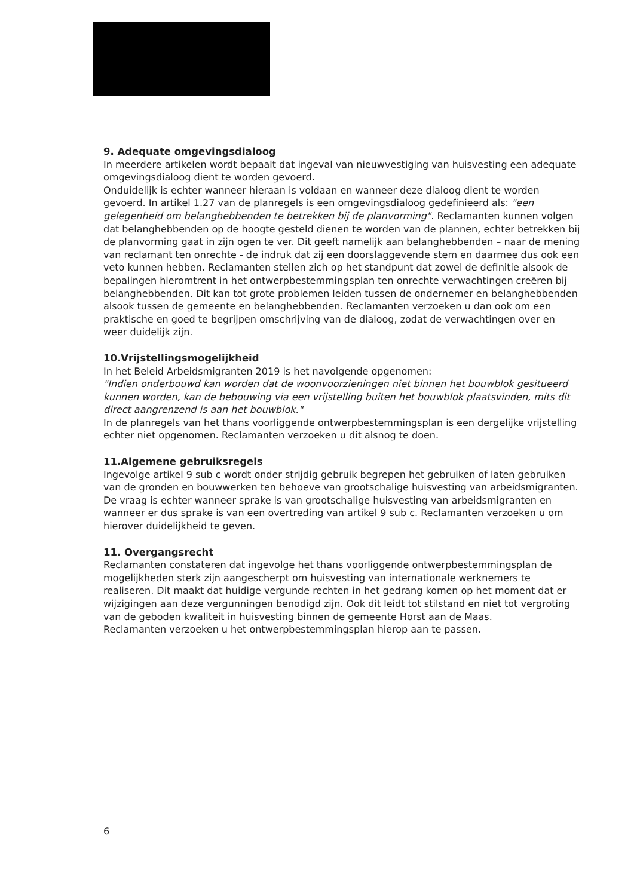9. Adequate omgevingsdialoog
In meerdere artikelen wordt bepaalt dat ingeval van nieuwvestiging van huisvesting een adequate omgevingsdialoog dient te worden gevoerd.
Onduidelijk is echter wanneer hieraan is voldaan en wanneer deze dialoog dient te worden gevoerd. In artikel 1.27 van de planregels is een omgevingsdialoog gedefinieerd als: "een gelegenheid om belanghebbenden te betrekken bij de planvorming". Reclamanten kunnen volgen dat belanghebbenden op de hoogte gesteld dienen te worden van de plannen, echter betrekken bij de planvorming gaat in zijn ogen te ver. Dit geeft namelijk aan belanghebbenden – naar de mening van reclamant ten onrechte - de indruk dat zij een doorslaggevende stem en daarmee dus ook een veto kunnen hebben. Reclamanten stellen zich op het standpunt dat zowel de definitie alsook de bepalingen hieromtrent in het ontwerpbestemmingsplan ten onrechte verwachtingen creëren bij belanghebbenden. Dit kan tot grote problemen leiden tussen de ondernemer en belanghebbenden alsook tussen de gemeente en belanghebbenden. Reclamanten verzoeken u dan ook om een praktische en goed te begrijpen omschrijving van de dialoog, zodat de verwachtingen over en weer duidelijk zijn.
10.Vrijstellingsmogelijkheid
In het Beleid Arbeidsmigranten 2019 is het navolgende opgenomen:
"Indien onderbouwd kan worden dat de woonvoorzieningen niet binnen het bouwblok gesitueerd kunnen worden, kan de bebouwing via een vrijstelling buiten het bouwblok plaatsvinden, mits dit direct aangrenzend is aan het bouwblok."
In de planregels van het thans voorliggende ontwerpbestemmingsplan is een dergelijke vrijstelling echter niet opgenomen. Reclamanten verzoeken u dit alsnog te doen.
11.Algemene gebruiksregels
Ingevolge artikel 9 sub c wordt onder strijdig gebruik begrepen het gebruiken of laten gebruiken van de gronden en bouwwerken ten behoeve van grootschalige huisvesting van arbeidsmigranten.
De vraag is echter wanneer sprake is van grootschalige huisvesting van arbeidsmigranten en wanneer er dus sprake is van een overtreding van artikel 9 sub c. Reclamanten verzoeken u om hierover duidelijkheid te geven.
11. Overgangsrecht
Reclamanten constateren dat ingevolge het thans voorliggende ontwerpbestemmingsplan de mogelijkheden sterk zijn aangescherpt om huisvesting van internationale werknemers te realiseren. Dit maakt dat huidige vergunde rechten in het gedrang komen op het moment dat er wijzigingen aan deze vergunningen benodigd zijn. Ook dit leidt tot stilstand en niet tot vergroting van de geboden kwaliteit in huisvesting binnen de gemeente Horst aan de Maas.
Reclamanten verzoeken u het ontwerpbestemmingsplan hierop aan te passen.
6